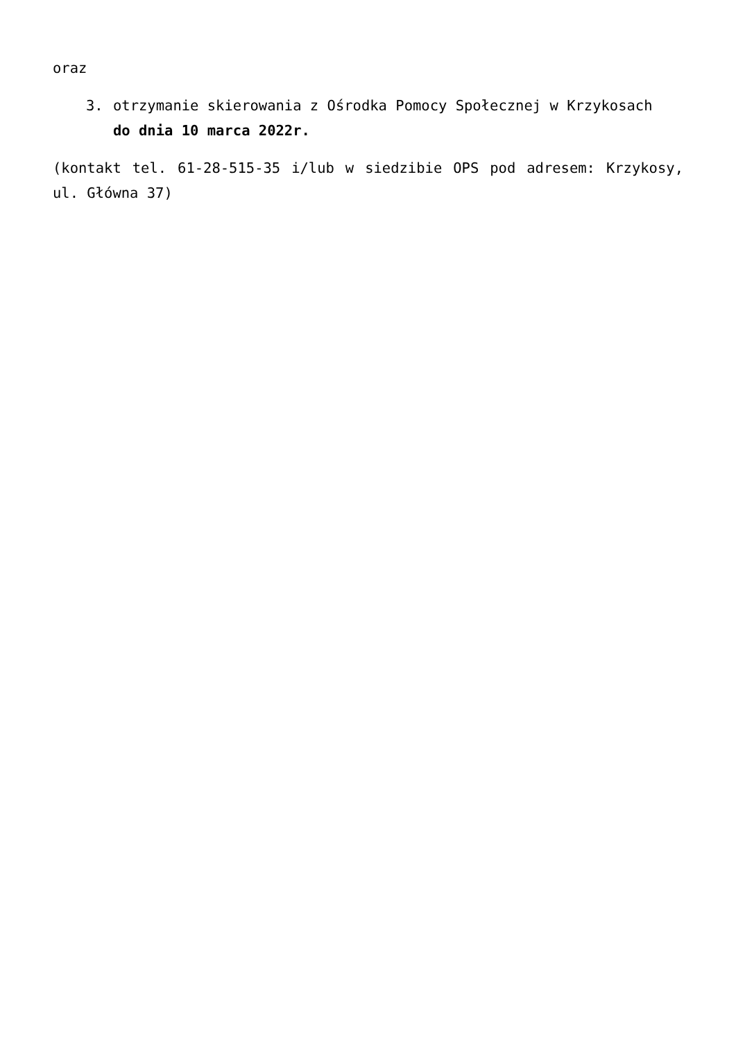oraz
3. otrzymanie skierowania z Ośrodka Pomocy Społecznej w Krzykosach
do dnia 10 marca 2022r.
(kontakt tel. 61-28-515-35 i/lub w siedzibie OPS pod adresem: Krzykosy, ul. Główna 37)